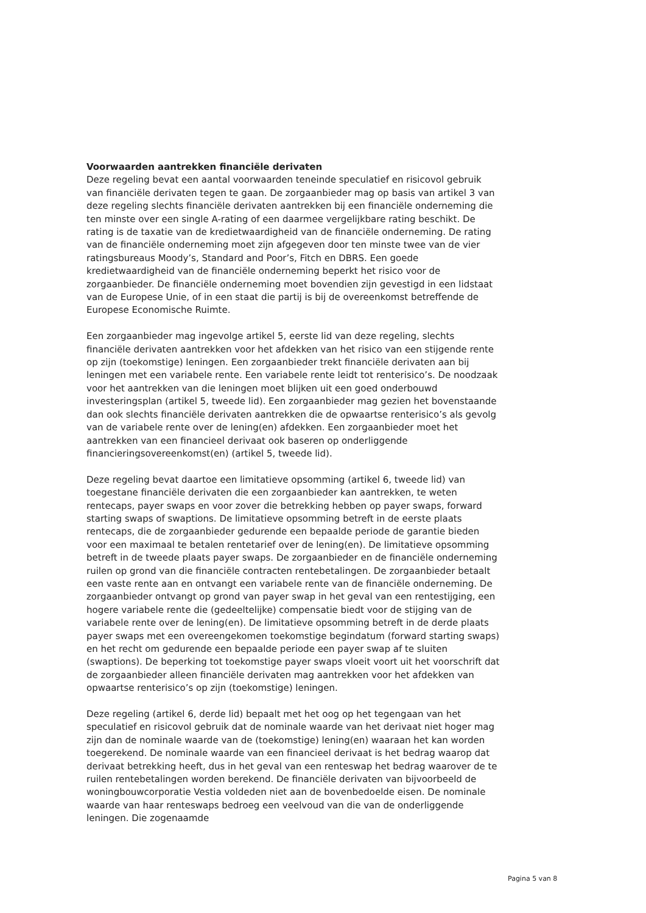Voorwaarden aantrekken financiële derivaten
Deze regeling bevat een aantal voorwaarden teneinde speculatief en risicovol gebruik van financiële derivaten tegen te gaan. De zorgaanbieder mag op basis van artikel 3 van deze regeling slechts financiële derivaten aantrekken bij een financiële onderneming die ten minste over een single A-rating of een daarmee vergelijkbare rating beschikt. De rating is de taxatie van de kredietwaardigheid van de financiële onderneming. De rating van de financiële onderneming moet zijn afgegeven door ten minste twee van de vier ratingsbureaus Moody’s, Standard and Poor’s, Fitch en DBRS. Een goede kredietwaardigheid van de financiële onderneming beperkt het risico voor de zorgaanbieder. De financiële onderneming moet bovendien zijn gevestigd in een lidstaat van de Europese Unie, of in een staat die partij is bij de overeenkomst betreffende de Europese Economische Ruimte.
Een zorgaanbieder mag ingevolge artikel 5, eerste lid van deze regeling, slechts financiële derivaten aantrekken voor het afdekken van het risico van een stijgende rente op zijn (toekomstige) leningen. Een zorgaanbieder trekt financiële derivaten aan bij leningen met een variabele rente. Een variabele rente leidt tot renterisico’s. De noodzaak voor het aantrekken van die leningen moet blijken uit een goed onderbouwd investeringsplan (artikel 5, tweede lid). Een zorgaanbieder mag gezien het bovenstaande dan ook slechts financiële derivaten aantrekken die de opwaartse renterisico’s als gevolg van de variabele rente over de lening(en) afdekken. Een zorgaanbieder moet het aantrekken van een financieel derivaat ook baseren op onderliggende financieringsovereenkomst(en) (artikel 5, tweede lid).
Deze regeling bevat daartoe een limitatieve opsomming (artikel 6, tweede lid) van toegestane financiële derivaten die een zorgaanbieder kan aantrekken, te weten rentecaps, payer swaps en voor zover die betrekking hebben op payer swaps, forward starting swaps of swaptions. De limitatieve opsomming betreft in de eerste plaats rentecaps, die de zorgaanbieder gedurende een bepaalde periode de garantie bieden voor een maximaal te betalen rentetarief over de lening(en). De limitatieve opsomming betreft in de tweede plaats payer swaps. De zorgaanbieder en de financiële onderneming ruilen op grond van die financiële contracten rentebetalingen. De zorgaanbieder betaalt een vaste rente aan en ontvangt een variabele rente van de financiële onderneming. De zorgaanbieder ontvangt op grond van payer swap in het geval van een rentestijging, een hogere variabele rente die (gedeeltelijke) compensatie biedt voor de stijging van de variabele rente over de lening(en). De limitatieve opsomming betreft in de derde plaats payer swaps met een overeengekomen toekomstige begindatum (forward starting swaps) en het recht om gedurende een bepaalde periode een payer swap af te sluiten (swaptions). De beperking tot toekomstige payer swaps vloeit voort uit het voorschrift dat de zorgaanbieder alleen financiële derivaten mag aantrekken voor het afdekken van opwaartse renterisico’s op zijn (toekomstige) leningen.
Deze regeling (artikel 6, derde lid) bepaalt met het oog op het tegengaan van het speculatief en risicovol gebruik dat de nominale waarde van het derivaat niet hoger mag zijn dan de nominale waarde van de (toekomstige) lening(en) waaraan het kan worden toegerekend. De nominale waarde van een financieel derivaat is het bedrag waarop dat derivaat betrekking heeft, dus in het geval van een renteswap het bedrag waarover de te ruilen rentebetalingen worden berekend. De financiële derivaten van bijvoorbeeld de woningbouwcorporatie Vestia voldeden niet aan de bovenbedoelde eisen. De nominale waarde van haar renteswaps bedroeg een veelvoud van die van de onderliggende leningen. Die zogenaamde
Pagina 5 van 8